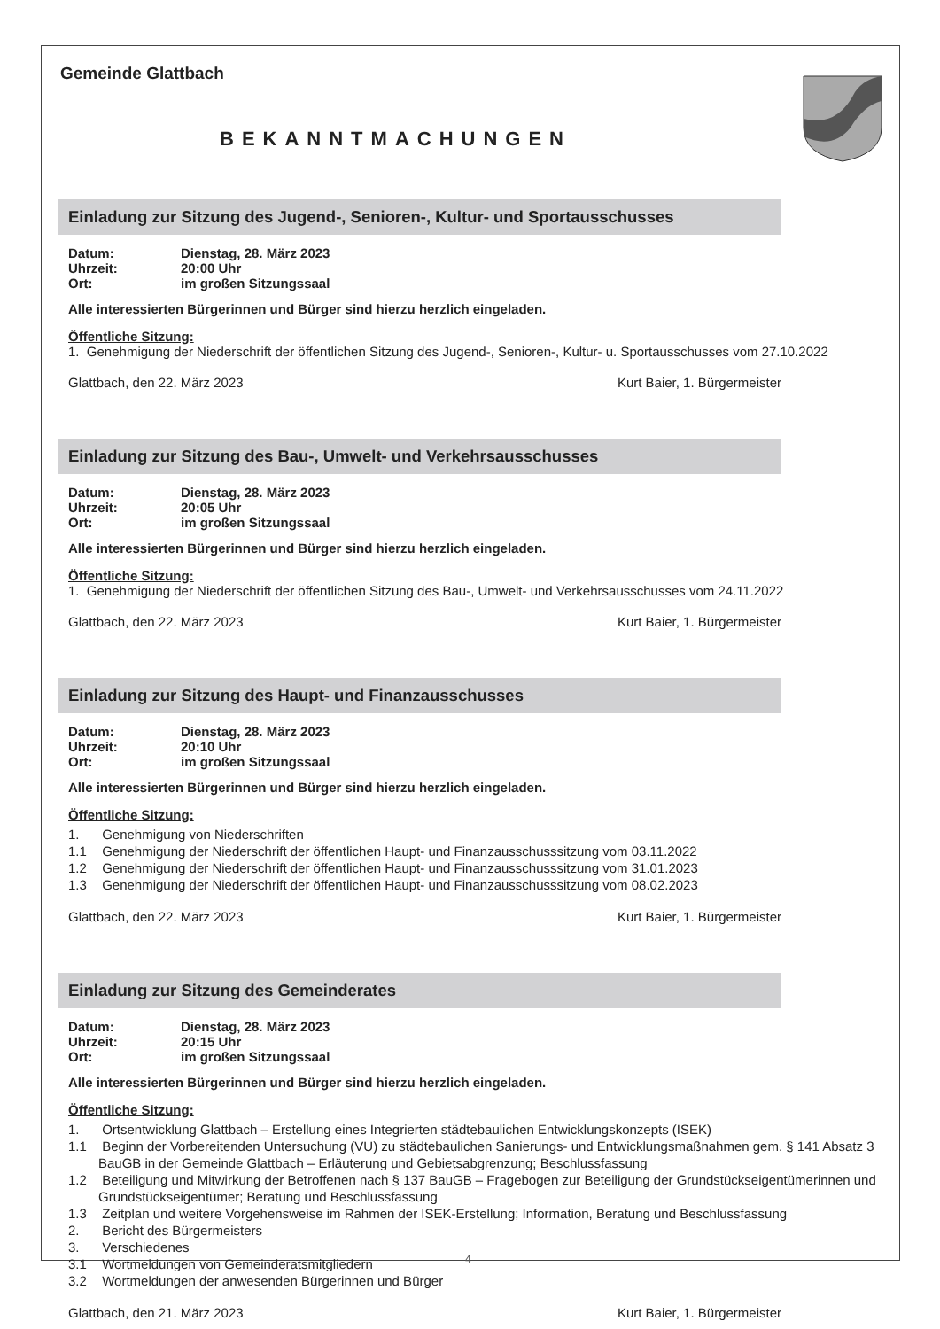Gemeinde Glattbach
BEKANNTMACHUNGEN
Einladung zur Sitzung des Jugend-, Senioren-, Kultur- und Sportausschusses
Datum: Dienstag, 28. März 2023
Uhrzeit: 20:00 Uhr
Ort: im großen Sitzungssaal
Alle interessierten Bürgerinnen und Bürger sind hierzu herzlich eingeladen.
Öffentliche Sitzung:
1. Genehmigung der Niederschrift der öffentlichen Sitzung des Jugend-, Senioren-, Kultur- u. Sportausschusses vom 27.10.2022
Glattbach, den 22. März 2023 Kurt Baier, 1. Bürgermeister
Einladung zur Sitzung des Bau-, Umwelt- und Verkehrsausschusses
Datum: Dienstag, 28. März 2023
Uhrzeit: 20:05 Uhr
Ort: im großen Sitzungssaal
Alle interessierten Bürgerinnen und Bürger sind hierzu herzlich eingeladen.
Öffentliche Sitzung:
1. Genehmigung der Niederschrift der öffentlichen Sitzung des Bau-, Umwelt- und Verkehrsausschusses vom 24.11.2022
Glattbach, den 22. März 2023 Kurt Baier, 1. Bürgermeister
Einladung zur Sitzung des Haupt- und Finanzausschusses
Datum: Dienstag, 28. März 2023
Uhrzeit: 20:10 Uhr
Ort: im großen Sitzungssaal
Alle interessierten Bürgerinnen und Bürger sind hierzu herzlich eingeladen.
Öffentliche Sitzung:
1. Genehmigung von Niederschriften
1.1 Genehmigung der Niederschrift der öffentlichen Haupt- und Finanzausschusssitzung vom 03.11.2022
1.2 Genehmigung der Niederschrift der öffentlichen Haupt- und Finanzausschusssitzung vom 31.01.2023
1.3 Genehmigung der Niederschrift der öffentlichen Haupt- und Finanzausschusssitzung vom 08.02.2023
Glattbach, den 22. März 2023 Kurt Baier, 1. Bürgermeister
Einladung zur Sitzung des Gemeinderates
Datum: Dienstag, 28. März 2023
Uhrzeit: 20:15 Uhr
Ort: im großen Sitzungssaal
Alle interessierten Bürgerinnen und Bürger sind hierzu herzlich eingeladen.
Öffentliche Sitzung:
1. Ortsentwicklung Glattbach – Erstellung eines Integrierten städtebaulichen Entwicklungskonzepts (ISEK)
1.1 Beginn der Vorbereitenden Untersuchung (VU) zu städtebaulichen Sanierungs- und Entwicklungsmaßnahmen gem. § 141 Absatz 3 BauGB in der Gemeinde Glattbach – Erläuterung und Gebietsabgrenzung; Beschlussfassung
1.2 Beteiligung und Mitwirkung der Betroffenen nach § 137 BauGB – Fragebogen zur Beteiligung der Grundstückseigentümerinnen und Grundstückseigentümer; Beratung und Beschlussfassung
1.3 Zeitplan und weitere Vorgehensweise im Rahmen der ISEK-Erstellung; Information, Beratung und Beschlussfassung
2. Bericht des Bürgermeisters
3. Verschiedenes
3.1 Wortmeldungen von Gemeinderatsmitgliedern
3.2 Wortmeldungen der anwesenden Bürgerinnen und Bürger
Glattbach, den 21. März 2023 Kurt Baier, 1. Bürgermeister
4